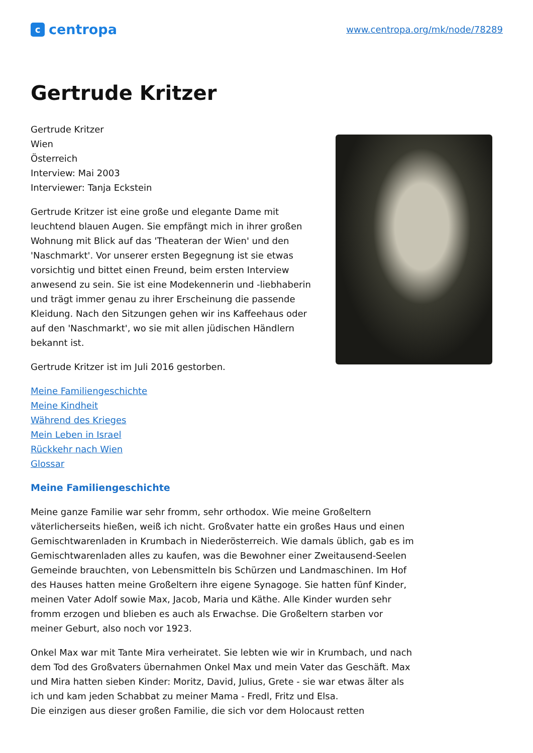ccentropa
www.centropa.org/mk/node/78289
Gertrude Kritzer
Gertrude Kritzer
Wien
Österreich
Interview: Mai 2003
Interviewer: Tanja Eckstein
Gertrude Kritzer ist eine große und elegante Dame mit leuchtend blauen Augen. Sie empfängt mich in ihrer großen Wohnung mit Blick auf das 'Theateran der Wien' und den 'Naschmarkt'. Vor unserer ersten Begegnung ist sie etwas vorsichtig und bittet einen Freund, beim ersten Interview anwesend zu sein. Sie ist eine Modekennerin und -liebhaberin und trägt immer genau zu ihrer Erscheinung die passende Kleidung. Nach den Sitzungen gehen wir ins Kaffeehaus oder auf den 'Naschmarkt', wo sie mit allen jüdischen Händlern bekannt ist.
Gertrude Kritzer ist im Juli 2016 gestorben.
Meine Familiengeschichte
Meine Kindheit
Während des Krieges
Mein Leben in Israel
Rückkehr nach Wien
Glossar
Meine Familiengeschichte
Meine ganze Familie war sehr fromm, sehr orthodox. Wie meine Großeltern väterlicherseits hießen, weiß ich nicht. Großvater hatte ein großes Haus und einen Gemischtwarenladen in Krumbach in Niederösterreich. Wie damals üblich, gab es im Gemischtwarenladen alles zu kaufen, was die Bewohner einer Zweitausend-Seelen Gemeinde brauchten, von Lebensmitteln bis Schürzen und Landmaschinen. Im Hof des Hauses hatten meine Großeltern ihre eigene Synagoge. Sie hatten fünf Kinder, meinen Vater Adolf sowie Max, Jacob, Maria und Käthe. Alle Kinder wurden sehr fromm erzogen und blieben es auch als Erwachse. Die Großeltern starben vor meiner Geburt, also noch vor 1923.
Onkel Max war mit Tante Mira verheiratet. Sie lebten wie wir in Krumbach, und nach dem Tod des Großvaters übernahmen Onkel Max und mein Vater das Geschäft. Max und Mira hatten sieben Kinder: Moritz, David, Julius, Grete - sie war etwas älter als ich und kam jeden Schabbat zu meiner Mama - Fredl, Fritz und Elsa.
Die einzigen aus dieser großen Familie, die sich vor dem Holocaust retten